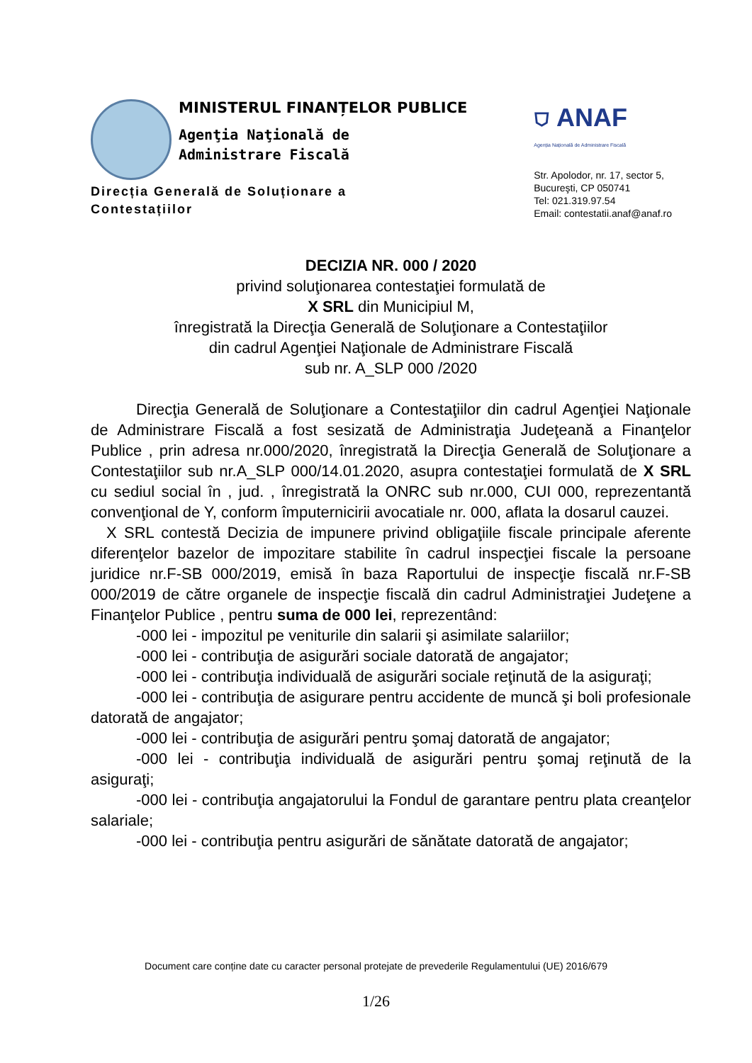MINISTERUL FINANȚELOR PUBLICE
Agenţia Naţională de
Administrare Fiscală
Direcția Generală de Soluționare a
Contestațiilor
⛉ ANAF
Agenția Națională de Administrare Fiscală
Str. Apolodor, nr. 17, sector 5,
Bucureşti, CP 050741
Tel: 021.319.97.54
Email: contestatii.anaf@anaf.ro
DECIZIA NR. 000 / 2020
privind soluţionarea contestaţiei formulată de
X SRL din Municipiul M,
înregistrată la Direcţia Generală de Soluţionare a Contestaţiilor
din cadrul Agenţiei Naţionale de Administrare Fiscală
sub nr. A_SLP 000 /2020
Direcţia Generală de Soluţionare a Contestaţiilor din cadrul Agenţiei Naţionale de Administrare Fiscală a fost sesizată de Administraţia Judeţeană a Finanţelor Publice , prin adresa nr.000/2020, înregistrată la Direcţia Generală de Soluţionare a Contestaţiilor sub nr.A_SLP 000/14.01.2020, asupra contestaţiei formulată de X SRL cu sediul social în , jud. , înregistrată la ONRC sub nr.000, CUI 000, reprezentantă convenţional de Y, conform împuternicirii avocatiale nr. 000, aflata la dosarul cauzei.
X SRL contestă Decizia de impunere privind obligaţiile fiscale principale aferente diferenţelor bazelor de impozitare stabilite în cadrul inspecţiei fiscale la persoane juridice nr.F-SB 000/2019, emisă în baza Raportului de inspecţie fiscală nr.F-SB 000/2019 de către organele de inspecţie fiscală din cadrul Administraţiei Judeţene a Finanţelor Publice , pentru suma de 000 lei, reprezentând:
-000 lei - impozitul pe veniturile din salarii şi asimilate salariilor;
-000 lei - contribuţia de asigurări sociale datorată de angajator;
-000 lei - contribuţia individuală de asigurări sociale reţinută de la asiguraţi;
-000 lei - contribuţia de asigurare pentru accidente de muncă şi boli profesionale datorată de angajator;
-000 lei - contribuţia de asigurări pentru şomaj datorată de angajator;
-000 lei - contribuţia individuală de asigurări pentru şomaj reţinută de la asiguraţi;
-000 lei - contribuţia angajatorului la Fondul de garantare pentru plata creanţelor salariale;
-000 lei - contribuţia pentru asigurări de sănătate datorată de angajator;
Document care conține date cu caracter personal protejate de prevederile Regulamentului (UE) 2016/679
1/26